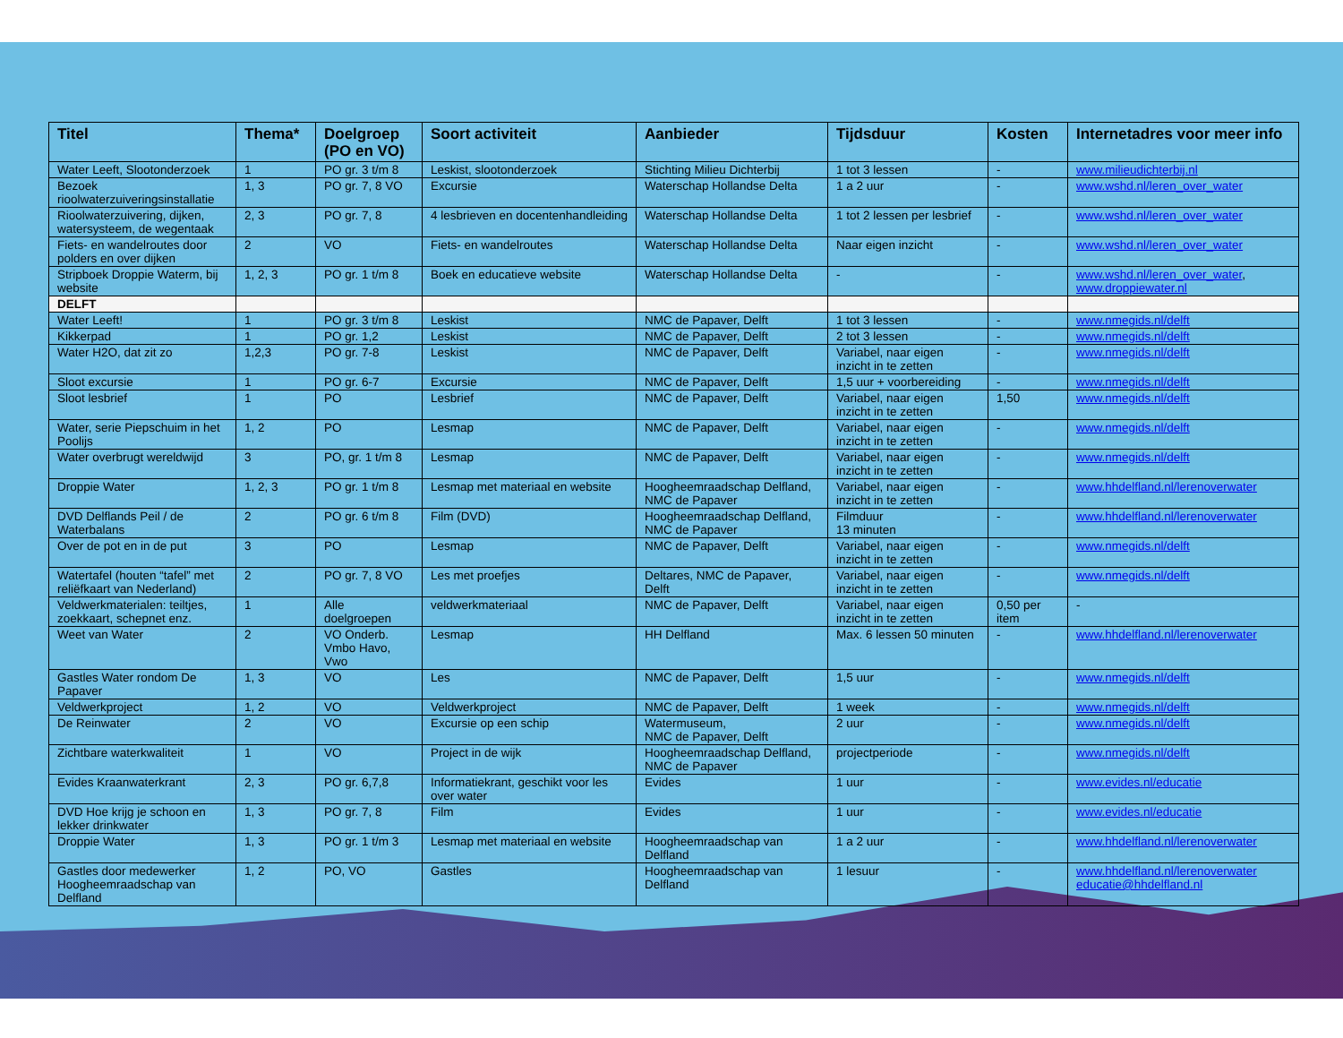| Titel | Thema* | Doelgroep (PO en VO) | Soort activiteit | Aanbieder | Tijdsduur | Kosten | Internetadres voor meer info |
| --- | --- | --- | --- | --- | --- | --- | --- |
| Water Leeft, Slootonderzoek | 1 | PO gr. 3 t/m 8 | Leskist, slootonderzoek | Stichting Milieu Dichterbij | 1 tot 3 lessen | - | www.milieudichterbij.nl |
| Bezoek rioolwaterzuiveringsinstallatie | 1, 3 | PO gr. 7, 8 VO | Excursie | Waterschap Hollandse Delta | 1 a 2 uur | - | www.wshd.nl/leren_over_water |
| Rioolwaterzuivering, dijken, watersysteem, de wegentaak | 2, 3 | PO gr. 7, 8 | 4 lesbrieven en docentenhandleiding | Waterschap Hollandse Delta | 1 tot 2 lessen per lesbrief | - | www.wshd.nl/leren_over_water |
| Fiets- en wandelroutes door polders en over dijken | 2 | VO | Fiets- en wandelroutes | Waterschap Hollandse Delta | Naar eigen inzicht | - | www.wshd.nl/leren_over_water |
| Stripboek Droppie Waterm, bij website | 1, 2, 3 | PO gr. 1 t/m 8 | Boek en educatieve website | Waterschap Hollandse Delta | - | - | www.wshd.nl/leren_over_water , www.droppiewater.nl |
| DELFT | | | | | | | |
| Water Leeft! | 1 | PO gr. 3 t/m 8 | Leskist | NMC de Papaver, Delft | 1 tot 3 lessen | - | www.nmegids.nl/delft |
| Kikkerpad | 1 | PO gr. 1,2 | Leskist | NMC de Papaver, Delft | 2 tot 3 lessen | - | www.nmegids.nl/delft |
| Water H2O, dat zit zo | 1,2,3 | PO gr. 7-8 | Leskist | NMC de Papaver, Delft | Variabel, naar eigen inzicht in te zetten | - | www.nmegids.nl/delft |
| Sloot excursie | 1 | PO gr. 6-7 | Excursie | NMC de Papaver, Delft | 1,5 uur + voorbereiding | - | www.nmegids.nl/delft |
| Sloot lesbrief | 1 | PO | Lesbrief | NMC de Papaver, Delft | Variabel, naar eigen inzicht in te zetten | 1,50 | www.nmegids.nl/delft |
| Water, serie Piepschuim in het Poolijs | 1, 2 | PO | Lesmap | NMC de Papaver, Delft | Variabel, naar eigen inzicht in te zetten | - | www.nmegids.nl/delft |
| Water overbrugt wereldwijd | 3 | PO, gr. 1 t/m 8 | Lesmap | NMC de Papaver, Delft | Variabel, naar eigen inzicht in te zetten | - | www.nmegids.nl/delft |
| Droppie Water | 1, 2, 3 | PO gr. 1 t/m 8 | Lesmap met materiaal en website | Hoogheemraadschap Delfland, NMC de Papaver | Variabel, naar eigen inzicht in te zetten | - | www.hhdelfland.nl/lerenoverwater |
| DVD Delflands Peil / de Waterbalans | 2 | PO gr. 6 t/m 8 | Film (DVD) | Hoogheemraadschap Delfland, NMC de Papaver | Filmduur 13 minuten | - | www.hhdelfland.nl/lerenoverwater |
| Over de pot en in de put | 3 | PO | Lesmap | NMC de Papaver, Delft | Variabel, naar eigen inzicht in te zetten | - | www.nmegids.nl/delft |
| Watertafel (houten “tafel” met reliëfkaart van Nederland) | 2 | PO gr. 7, 8 VO | Les met proefjes | Deltares, NMC de Papaver, Delft | Variabel, naar eigen inzicht in te zetten | - | www.nmegids.nl/delft |
| Veldwerkmaterialen: teiltjes, zoekkaart, schepnet enz. | 1 | Alle doelgroepen | veldwerkmateriaal | NMC de Papaver, Delft | Variabel, naar eigen inzicht in te zetten | 0,50 per item | - |
| Weet van Water | 2 | VO Onderb. Vmbo Havo, Vwo | Lesmap | HH Delfland | Max. 6 lessen 50 minuten | - | www.hhdelfland.nl/lerenoverwater |
| Gastles Water rondom De Papaver | 1, 3 | VO | Les | NMC de Papaver, Delft | 1,5 uur | - | www.nmegids.nl/delft |
| Veldwerkproject | 1, 2 | VO | Veldwerkproject | NMC de Papaver, Delft | 1 week | - | www.nmegids.nl/delft |
| De Reinwater | 2 | VO | Excursie op een schip | Watermuseum, NMC de Papaver, Delft | 2 uur | - | www.nmegids.nl/delft |
| Zichtbare waterkwaliteit | 1 | VO | Project in de wijk | Hoogheemraadschap Delfland, NMC de Papaver | projectperiode | - | www.nmegids.nl/delft |
| Evides Kraanwaterkrant | 2, 3 | PO gr. 6,7,8 | Informatiekrant, geschikt voor les over water | Evides | 1 uur | - | www.evides.nl/educatie |
| DVD Hoe krijg je schoon en lekker drinkwater | 1, 3 | PO gr. 7, 8 | Film | Evides | 1 uur | - | www.evides.nl/educatie |
| Droppie Water | 1, 3 | PO gr. 1 t/m 3 | Lesmap met materiaal en website | Hoogheemraadschap van Delfland | 1 a 2 uur | - | www.hhdelfland.nl/lerenoverwater |
| Gastles door medewerker Hoogheemraadschap van Delfland | 1, 2 | PO, VO | Gastles | Hoogheemraadschap van Delfland | 1 lesuur | - | www.hhdelfland.nl/lerenoverwater educatie@hhdelfland.nl |